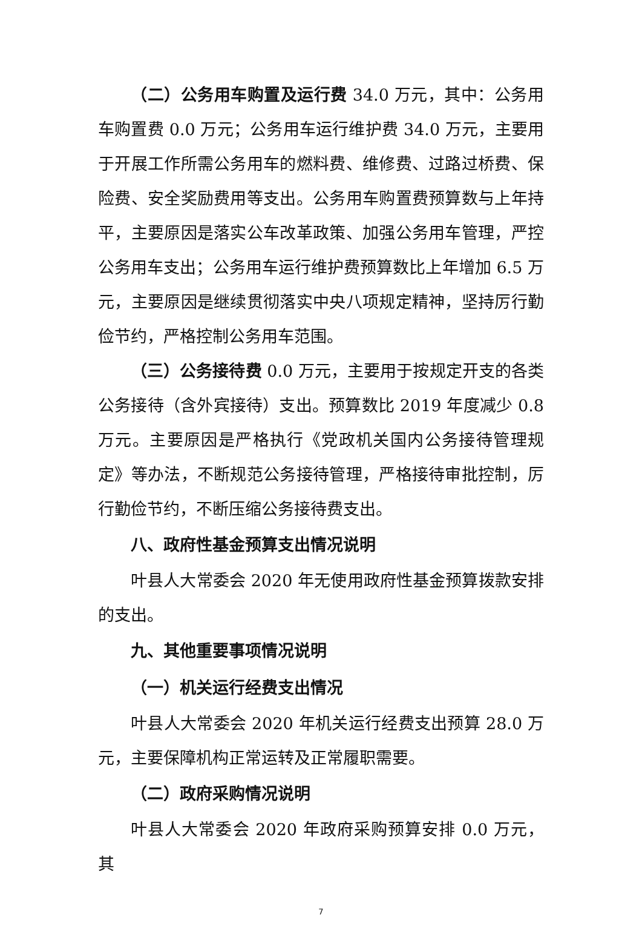（二）公务用车购置及运行费 34.0 万元，其中：公务用车购置费 0.0 万元；公务用车运行维护费 34.0 万元，主要用于开展工作所需公务用车的燃料费、维修费、过路过桥费、保险费、安全奖励费用等支出。公务用车购置费预算数与上年持平，主要原因是落实公车改革政策、加强公务用车管理，严控公务用车支出；公务用车运行维护费预算数比上年增加 6.5 万元，主要原因是继续贯彻落实中央八项规定精神，坚持厉行勤俭节约，严格控制公务用车范围。
（三）公务接待费 0.0 万元，主要用于按规定开支的各类公务接待（含外宾接待）支出。预算数比 2019 年度减少 0.8 万元。主要原因是严格执行《党政机关国内公务接待管理规定》等办法，不断规范公务接待管理，严格接待审批控制，厉行勤俭节约，不断压缩公务接待费支出。
八、政府性基金预算支出情况说明
叶县人大常委会 2020 年无使用政府性基金预算拨款安排的支出。
九、其他重要事项情况说明
（一）机关运行经费支出情况
叶县人大常委会 2020 年机关运行经费支出预算 28.0 万元，主要保障机构正常运转及正常履职需要。
（二）政府采购情况说明
叶县人大常委会 2020 年政府采购预算安排 0.0 万元，其
7